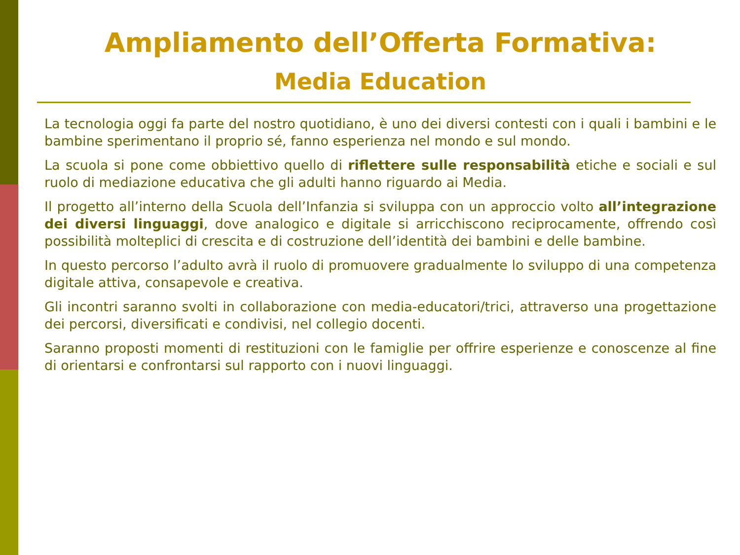Ampliamento dell’Offerta Formativa:
Media Education
La tecnologia oggi fa parte del nostro quotidiano, è uno dei diversi contesti con i quali i bambini e le bambine sperimentano il proprio sé, fanno esperienza nel mondo e sul mondo.
La scuola si pone come obbiettivo quello di riflettere sulle responsabilità etiche e sociali e sul ruolo di mediazione educativa che gli adulti hanno riguardo ai Media.
Il progetto all’interno della Scuola dell’Infanzia si sviluppa con un approccio volto all’integrazione dei diversi linguaggi, dove analogico e digitale si arricchiscono reciprocamente, offrendo così possibilità molteplici di crescita e di costruzione dell’identità dei bambini e delle bambine.
In questo percorso l’adulto avrà il ruolo di promuovere gradualmente lo sviluppo di una competenza digitale attiva, consapevole e creativa.
Gli incontri saranno svolti in collaborazione con media-educatori/trici, attraverso una progettazione dei percorsi, diversificati e condivisi, nel collegio docenti.
Saranno proposti momenti di restituzioni con le famiglie per offrire esperienze e conoscenze al fine di orientarsi e confrontarsi sul rapporto con i nuovi linguaggi.